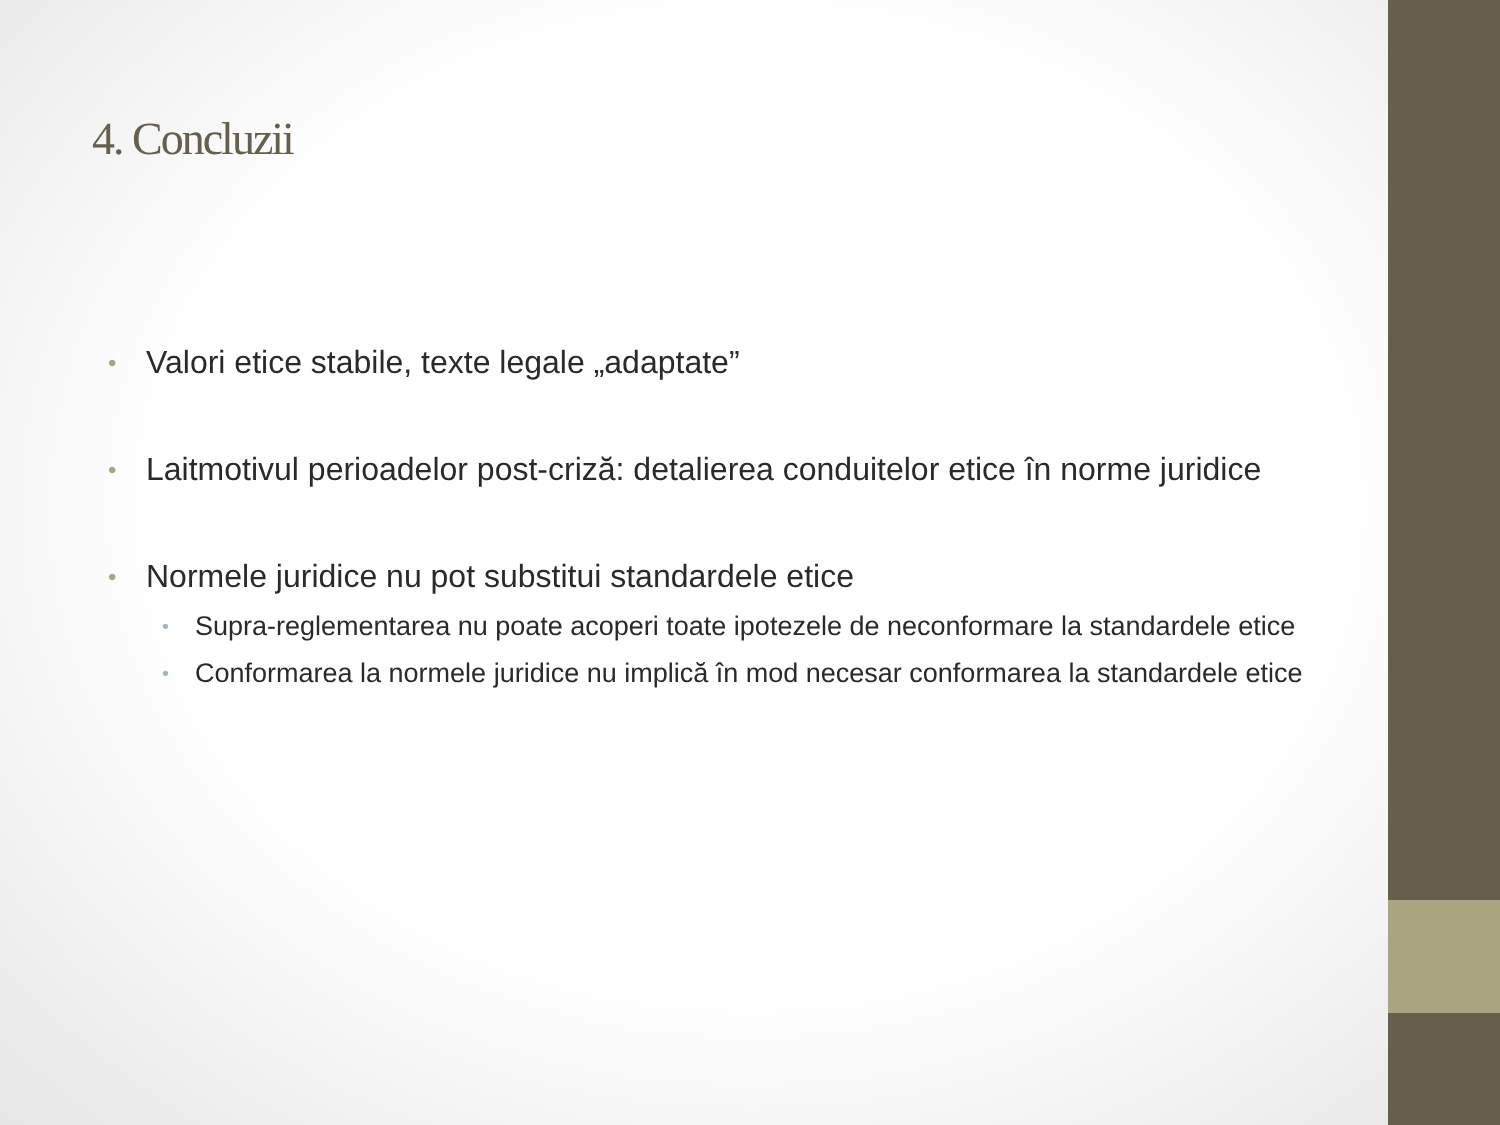4. Concluzii
• Valori etice stabile, texte legale „adaptate”
• Laitmotivul perioadelor post-criză: detalierea conduitelor etice în norme juridice
• Normele juridice nu pot substitui standardele etice
• Supra-reglementarea nu poate acoperi toate ipotezele de neconformare la standardele etice
• Conformarea la normele juridice nu implică în mod necesar conformarea la standardele etice